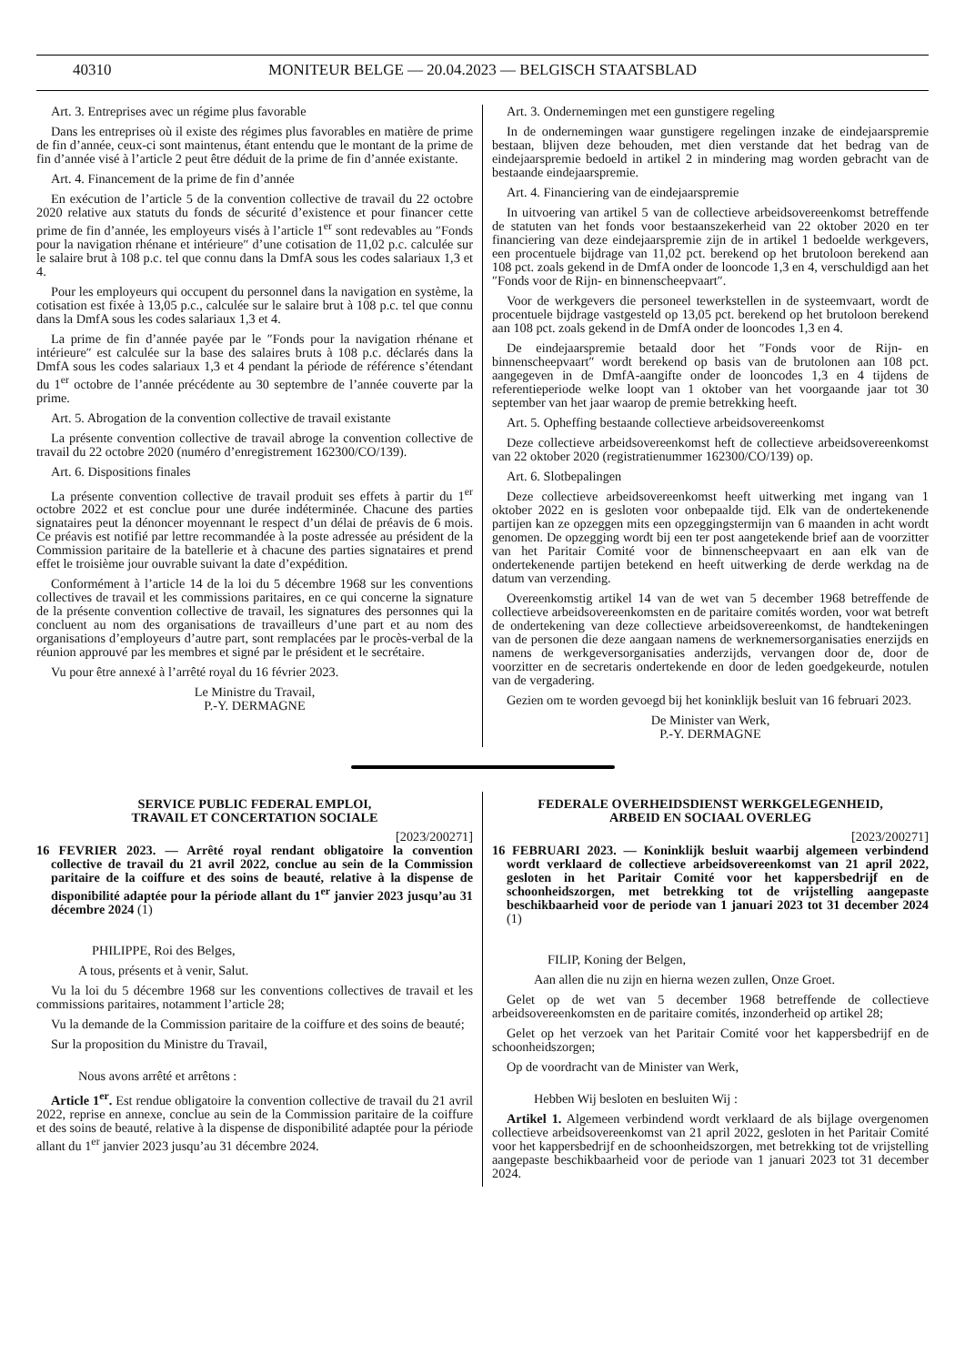40310 MONITEUR BELGE — 20.04.2023 — BELGISCH STAATSBLAD
Art. 3. Entreprises avec un régime plus favorable
Dans les entreprises où il existe des régimes plus favorables en matière de prime de fin d’année, ceux-ci sont maintenus, étant entendu que le montant de la prime de fin d’année visé à l’article 2 peut être déduit de la prime de fin d’année existante.
Art. 4. Financement de la prime de fin d’année
En exécution de l’article 5 de la convention collective de travail du 22 octobre 2020 relative aux statuts du fonds de sécurité d’existence et pour financer cette prime de fin d’année, les employeurs visés à l’article 1<sup>er</sup> sont redevables au ″Fonds pour la navigation rhénane et intérieure″ d’une cotisation de 11,02 p.c. calculée sur le salaire brut à 108 p.c. tel que connu dans la DmfA sous les codes salariaux 1,3 et 4.
Pour les employeurs qui occupent du personnel dans la navigation en système, la cotisation est fixée à 13,05 p.c., calculée sur le salaire brut à 108 p.c. tel que connu dans la DmfA sous les codes salariaux 1,3 et 4.
La prime de fin d’année payée par le ″Fonds pour la navigation rhénane et intérieure″ est calculée sur la base des salaires bruts à 108 p.c. déclarés dans la DmfA sous les codes salariaux 1,3 et 4 pendant la période de référence s’étendant du 1<sup>er</sup> octobre de l’année précédente au 30 septembre de l’année couverte par la prime.
Art. 5. Abrogation de la convention collective de travail existante
La présente convention collective de travail abroge la convention collective de travail du 22 octobre 2020 (numéro d’enregistrement 162300/CO/139).
Art. 6. Dispositions finales
La présente convention collective de travail produit ses effets à partir du 1<sup>er</sup> octobre 2022 et est conclue pour une durée indéterminée. Chacune des parties signataires peut la dénoncer moyennant le respect d’un délai de préavis de 6 mois. Ce préavis est notifié par lettre recommandée à la poste adressée au président de la Commission paritaire de la batellerie et à chacune des parties signataires et prend effet le troisième jour ouvrable suivant la date d’expédition.
Conformément à l’article 14 de la loi du 5 décembre 1968 sur les conventions collectives de travail et les commissions paritaires, en ce qui concerne la signature de la présente convention collective de travail, les signatures des personnes qui la concluent au nom des organisations de travailleurs d’une part et au nom des organisations d’employeurs d’autre part, sont remplacées par le procès-verbal de la réunion approuvé par les membres et signé par le président et le secrétaire.
Vu pour être annexé à l’arrêté royal du 16 février 2023.
Le Ministre du Travail,
P.-Y. DERMAGNE
Art. 3. Ondernemingen met een gunstigere regeling
In de ondernemingen waar gunstigere regelingen inzake de eindejaarspremie bestaan, blijven deze behouden, met dien verstande dat het bedrag van de eindejaarspremie bedoeld in artikel 2 in mindering mag worden gebracht van de bestaande eindejaarspremie.
Art. 4. Financiering van de eindejaarspremie
In uitvoering van artikel 5 van de collectieve arbeidsovereenkomst betreffende de statuten van het fonds voor bestaanszekerheid van 22 oktober 2020 en ter financiering van deze eindejaarspremie zijn de in artikel 1 bedoelde werkgevers, een procentuele bijdrage van 11,02 pct. berekend op het brutoloon berekend aan 108 pct. zoals gekend in de DmfA onder de looncode 1,3 en 4, verschuldigd aan het ″Fonds voor de Rijn- en binnenscheepvaart″.
Voor de werkgevers die personeel tewerkstellen in de systeemvaart, wordt de procentuele bijdrage vastgesteld op 13,05 pct. berekend op het brutoloon berekend aan 108 pct. zoals gekend in de DmfA onder de looncodes 1,3 en 4.
De eindejaarspremie betaald door het ″Fonds voor de Rijn- en binnenscheepvaart″ wordt berekend op basis van de brutolonen aan 108 pct. aangegeven in de DmfA-aangifte onder de looncodes 1,3 en 4 tijdens de referentieperiode welke loopt van 1 oktober van het voorgaande jaar tot 30 september van het jaar waarop de premie betrekking heeft.
Art. 5. Opheffing bestaande collectieve arbeidsovereenkomst
Deze collectieve arbeidsovereenkomst heft de collectieve arbeidsovereenkomst van 22 oktober 2020 (registratienummer 162300/CO/139) op.
Art. 6. Slotbepalingen
Deze collectieve arbeidsovereenkomst heeft uitwerking met ingang van 1 oktober 2022 en is gesloten voor onbepaalde tijd. Elk van de ondertekenende partijen kan ze opzeggen mits een opzeggingstermijn van 6 maanden in acht wordt genomen. De opzegging wordt bij een ter post aangetekende brief aan de voorzitter van het Paritair Comité voor de binnenscheepvaart en aan elk van de ondertekenende partijen betekend en heeft uitwerking de derde werkdag na de datum van verzending.
Overeenkomstig artikel 14 van de wet van 5 december 1968 betreffende de collectieve arbeidsovereenkomsten en de paritaire comités worden, voor wat betreft de ondertekening van deze collectieve arbeidsovereenkomst, de handtekeningen van de personen die deze aangaan namens de werknemersorganisaties enerzijds en namens de werkgeversorganisaties anderzijds, vervangen door de, door de voorzitter en de secretaris ondertekende en door de leden goedgekeurde, notulen van de vergadering.
Gezien om te worden gevoegd bij het koninklijk besluit van 16 februari 2023.
De Minister van Werk,
P.-Y. DERMAGNE
SERVICE PUBLIC FEDERAL EMPLOI,
TRAVAIL ET CONCERTATION SOCIALE
[2023/200271]
16 FEVRIER 2023. — Arrêté royal rendant obligatoire la convention collective de travail du 21 avril 2022, conclue au sein de la Commission paritaire de la coiffure et des soins de beauté, relative à la dispense de disponibilité adaptée pour la période allant du 1<sup>er</sup> janvier 2023 jusqu’au 31 décembre 2024 (1)
PHILIPPE, Roi des Belges,
A tous, présents et à venir, Salut.
Vu la loi du 5 décembre 1968 sur les conventions collectives de travail et les commissions paritaires, notamment l’article 28;
Vu la demande de la Commission paritaire de la coiffure et des soins de beauté;
Sur la proposition du Ministre du Travail,
Nous avons arrêté et arrêtons :
Article 1<sup>er</sup>. Est rendue obligatoire la convention collective de travail du 21 avril 2022, reprise en annexe, conclue au sein de la Commission paritaire de la coiffure et des soins de beauté, relative à la dispense de disponibilité adaptée pour la période allant du 1<sup>er</sup> janvier 2023 jusqu’au 31 décembre 2024.
FEDERALE OVERHEIDSDIENST WERKGELEGENHEID,
ARBEID EN SOCIAAL OVERLEG
[2023/200271]
16 FEBRUARI 2023. — Koninklijk besluit waarbij algemeen verbindend wordt verklaard de collectieve arbeidsovereenkomst van 21 april 2022, gesloten in het Paritair Comité voor het kappersbedrijf en de schoonheidszorgen, met betrekking tot de vrijstelling aangepaste beschikbaarheid voor de periode van 1 januari 2023 tot 31 december 2024 (1)
FILIP, Koning der Belgen,
Aan allen die nu zijn en hierna wezen zullen, Onze Groet.
Gelet op de wet van 5 december 1968 betreffende de collectieve arbeidsovereenkomsten en de paritaire comités, inzonderheid op artikel 28;
Gelet op het verzoek van het Paritair Comité voor het kappersbedrijf en de schoonheidszorgen;
Op de voordracht van de Minister van Werk,
Hebben Wij besloten en besluiten Wij :
Artikel 1. Algemeen verbindend wordt verklaard de als bijlage overgenomen collectieve arbeidsovereenkomst van 21 april 2022, gesloten in het Paritair Comité voor het kappersbedrijf en de schoonheidszorgen, met betrekking tot de vrijstelling aangepaste beschikbaarheid voor de periode van 1 januari 2023 tot 31 december 2024.